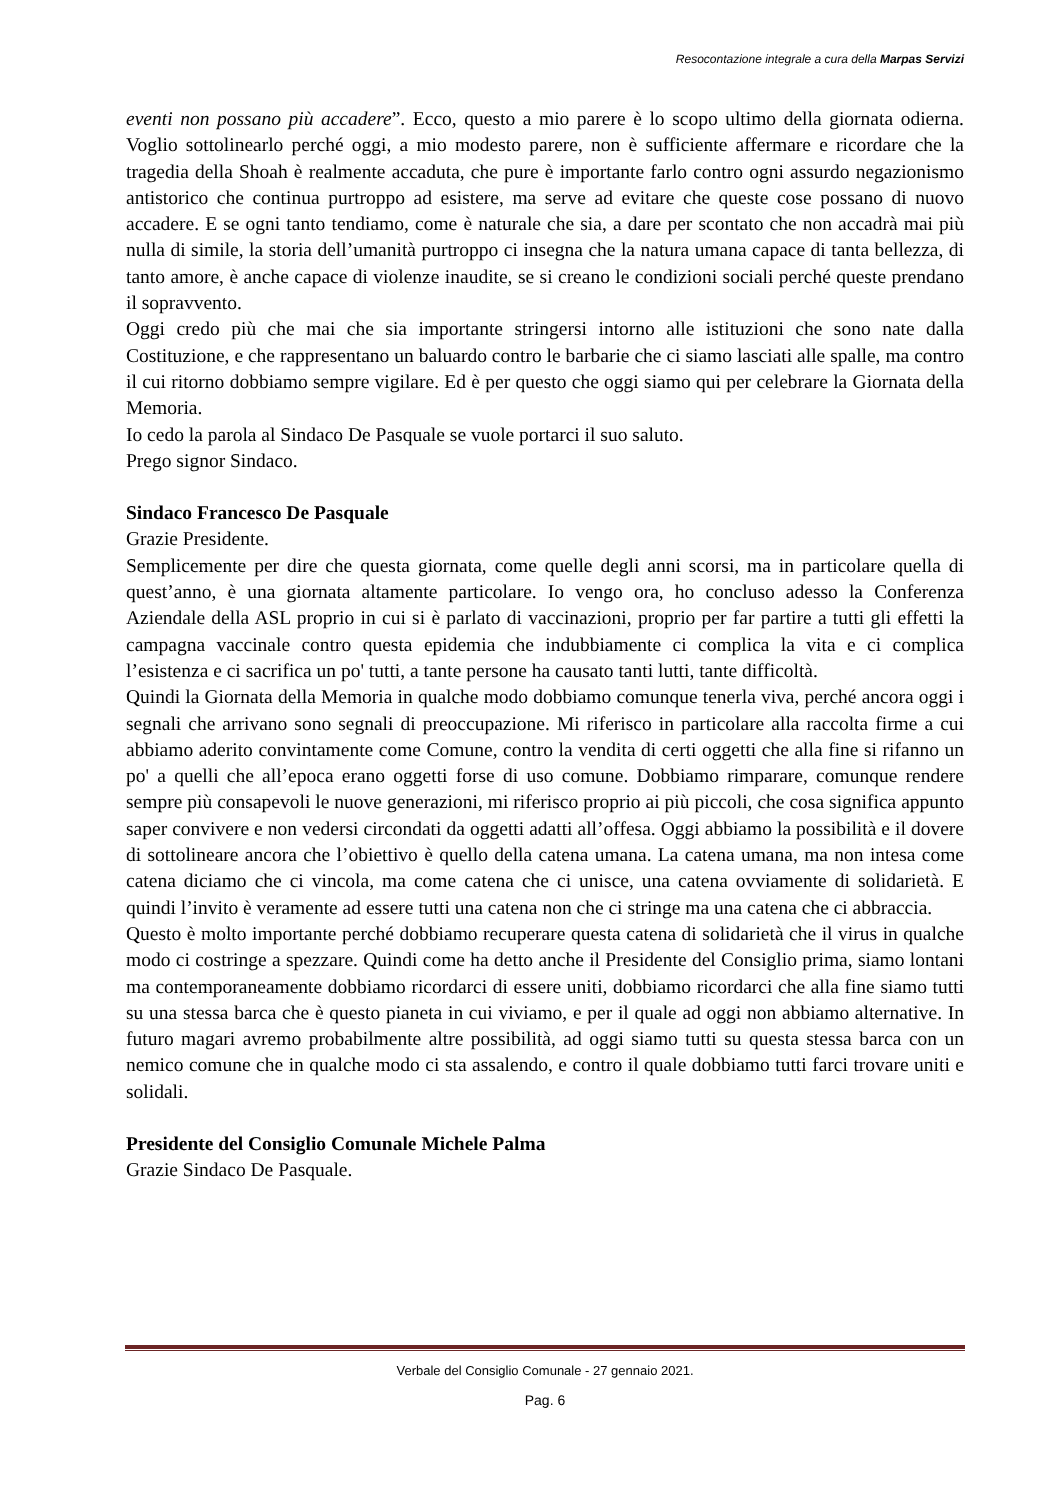Resocontazione integrale a cura della Marpas Servizi
eventi non possano più accadere”. Ecco, questo a mio parere è lo scopo ultimo della giornata odierna. Voglio sottolinearlo perché oggi, a mio modesto parere, non è sufficiente affermare e ricordare che la tragedia della Shoah è realmente accaduta, che pure è importante farlo contro ogni assurdo negazionismo antistorico che continua purtroppo ad esistere, ma serve ad evitare che queste cose possano di nuovo accadere. E se ogni tanto tendiamo, come è naturale che sia, a dare per scontato che non accadrà mai più nulla di simile, la storia dell’umanità purtroppo ci insegna che la natura umana capace di tanta bellezza, di tanto amore, è anche capace di violenze inaudite, se si creano le condizioni sociali perché queste prendano il sopravvento.
Oggi credo più che mai che sia importante stringersi intorno alle istituzioni che sono nate dalla Costituzione, e che rappresentano un baluardo contro le barbarie che ci siamo lasciati alle spalle, ma contro il cui ritorno dobbiamo sempre vigilare. Ed è per questo che oggi siamo qui per celebrare la Giornata della Memoria.
Io cedo la parola al Sindaco De Pasquale se vuole portarci il suo saluto.
Prego signor Sindaco.
Sindaco Francesco De Pasquale
Grazie Presidente.
Semplicemente per dire che questa giornata, come quelle degli anni scorsi, ma in particolare quella di quest’anno, è una giornata altamente particolare. Io vengo ora, ho concluso adesso la Conferenza Aziendale della ASL proprio in cui si è parlato di vaccinazioni, proprio per far partire a tutti gli effetti la campagna vaccinale contro questa epidemia che indubbiamente ci complica la vita e ci complica l’esistenza e ci sacrifica un po' tutti, a tante persone ha causato tanti lutti, tante difficoltà.
Quindi la Giornata della Memoria in qualche modo dobbiamo comunque tenerla viva, perché ancora oggi i segnali che arrivano sono segnali di preoccupazione. Mi riferisco in particolare alla raccolta firme a cui abbiamo aderito convintamente come Comune, contro la vendita di certi oggetti che alla fine si rifanno un po' a quelli che all’epoca erano oggetti forse di uso comune. Dobbiamo rimparare, comunque rendere sempre più consapevoli le nuove generazioni, mi riferisco proprio ai più piccoli, che cosa significa appunto saper convivere e non vedersi circondati da oggetti adatti all’offesa. Oggi abbiamo la possibilità e il dovere di sottolineare ancora che l’obiettivo è quello della catena umana. La catena umana, ma non intesa come catena diciamo che ci vincola, ma come catena che ci unisce, una catena ovviamente di solidarietà. E quindi l’invito è veramente ad essere tutti una catena non che ci stringe ma una catena che ci abbraccia.
Questo è molto importante perché dobbiamo recuperare questa catena di solidarietà che il virus in qualche modo ci costringe a spezzare. Quindi come ha detto anche il Presidente del Consiglio prima, siamo lontani ma contemporaneamente dobbiamo ricordarci di essere uniti, dobbiamo ricordarci che alla fine siamo tutti su una stessa barca che è questo pianeta in cui viviamo, e per il quale ad oggi non abbiamo alternative. In futuro magari avremo probabilmente altre possibilità, ad oggi siamo tutti su questa stessa barca con un nemico comune che in qualche modo ci sta assalendo, e contro il quale dobbiamo tutti farci trovare uniti e solidali.
Presidente del Consiglio Comunale Michele Palma
Grazie Sindaco De Pasquale.
Verbale del Consiglio Comunale - 27 gennaio 2021.
Pag. 6